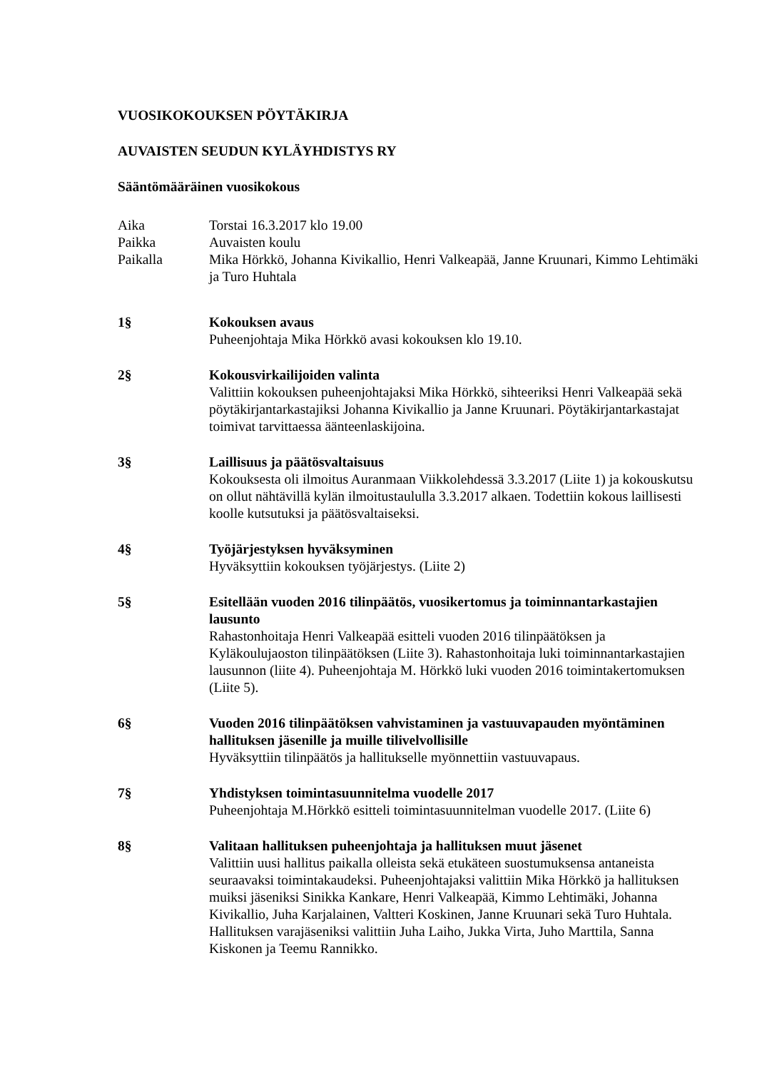VUOSIKOKOUKSEN PÖYTÄKIRJA
AUVAISTEN SEUDUN KYLÄYHDISTYS RY
Sääntömääräinen vuosikokous
Aika Torstai 16.3.2017 klo 19.00
Paikka Auvaisten koulu
Paikalla Mika Hörkkö, Johanna Kivikallio, Henri Valkeapää, Janne Kruunari, Kimmo Lehtimäki ja Turo Huhtala
1§ Kokouksen avaus
Puheenjohtaja Mika Hörkkö avasi kokouksen klo 19.10.
2§ Kokousvirkailijoiden valinta
Valittiin kokouksen puheenjohtajaksi Mika Hörkkö, sihteeriksi Henri Valkeapää sekä pöytäkirjantarkastajiksi Johanna Kivikallio ja Janne Kruunari. Pöytäkirjantarkastajat toimivat tarvittaessa äänteenlaskijoina.
3§ Laillisuus ja päätösvaltaisuus
Kokouksesta oli ilmoitus Auranmaan Viikkolehdessä 3.3.2017 (Liite 1) ja kokouskutsu on ollut nähtävillä kylän ilmoitustaululla 3.3.2017 alkaen. Todettiin kokous laillisesti koolle kutsutuksi ja päätösvaltaiseksi.
4§ Työjärjestyksen hyväksyminen
Hyväksyttiin kokouksen työjärjestys. (Liite 2)
5§ Esitellään vuoden 2016 tilinpäätös, vuosikertomus ja toiminnantarkastajien lausunto
Rahastonhoitaja Henri Valkeapää esitteli vuoden 2016 tilinpäätöksen ja Kyläkoulujaoston tilinpäätöksen (Liite 3). Rahastonhoitaja luki toiminnantarkastajien lausunnon (liite 4). Puheenjohtaja M. Hörkkö luki vuoden 2016 toimintakertomuksen (Liite 5).
6§ Vuoden 2016 tilinpäätöksen vahvistaminen ja vastuuvapauden myöntäminen hallituksen jäsenille ja muille tilivelvollisille
Hyväksyttiin tilinpäätös ja hallitukselle myönnettiin vastuuvapaus.
7§ Yhdistyksen toimintasuunnitelma vuodelle 2017
Puheenjohtaja M.Hörkkö esitteli toimintasuunnitelman vuodelle 2017. (Liite 6)
8§ Valitaan hallituksen puheenjohtaja ja hallituksen muut jäsenet
Valittiin uusi hallitus paikalla olleista sekä etukäteen suostumuksensa antaneista seuraavaksi toimintakaudeksi. Puheenjohtajaksi valittiin Mika Hörkkö ja hallituksen muiksi jäseniksi Sinikka Kankare, Henri Valkeapää, Kimmo Lehtimäki, Johanna Kivikallio, Juha Karjalainen, Valtteri Koskinen, Janne Kruunari sekä Turo Huhtala. Hallituksen varajäseniksi valittiin Juha Laiho, Jukka Virta, Juho Marttila, Sanna Kiskonen ja Teemu Rannikko.